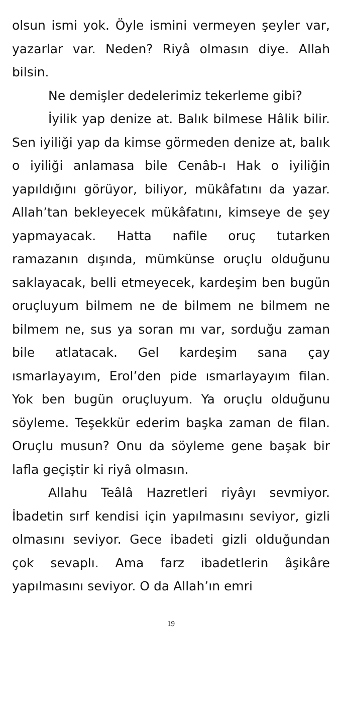olsun ismi yok. Öyle ismini vermeyen şeyler var, yazarlar var. Neden? Riyâ olmasın diye. Allah bilsin.
Ne demişler dedelerimiz tekerleme gibi?
İyilik yap denize at. Balık bilmese Hâlik bilir. Sen iyiliği yap da kimse görmeden denize at, balık o iyiliği anlamasa bile Cenâb-ı Hak o iyiliğin yapıldığını görüyor, biliyor, mükâfatını da yazar. Allah’tan bekleyecek mükâfatını, kimseye de şey yapmayacak. Hatta nafile oruç tutarken ramazanın dışında, mümkünse oruçlu olduğunu saklayacak, belli etmeyecek, kardeşim ben bugün oruçluyum bilmem ne de bilmem ne bilmem ne bilmem ne, sus ya soran mı var, sorduğu zaman bile atlatacak. Gel kardeşim sana çay ısmarlayayım, Erol’den pide ısmarlayayım filan. Yok ben bugün oruçluyum. Ya oruçlu olduğunu söyleme. Teşekkür ederim başka zaman de filan. Oruçlu musun? Onu da söyleme gene başak bir lafla geçiştir ki riyâ olmasın.
Allahu Teâlâ Hazretleri riyâyı sevmiyor. İbadetin sırf kendisi için yapılmasını seviyor, gizli olmasını seviyor. Gece ibadeti gizli olduğundan çok sevaplı. Ama farz ibadetlerin âşikâre yapılmasını seviyor. O da Allah’ın emri
19